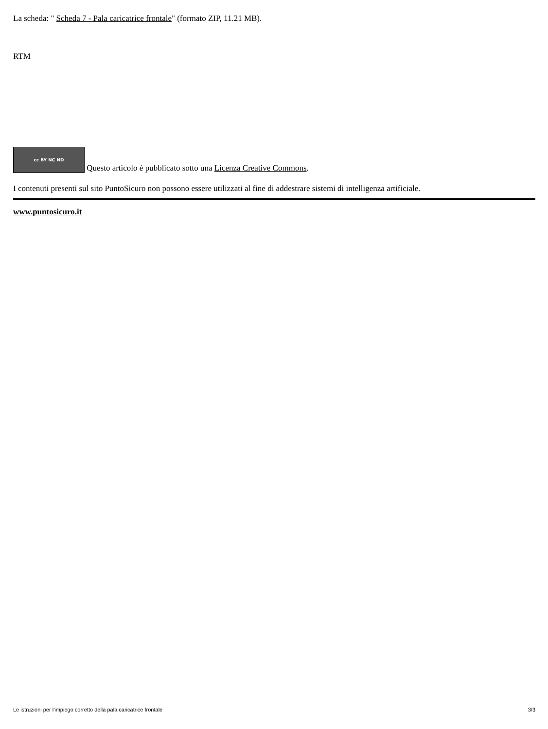La scheda: " Scheda 7 - Pala caricatrice frontale" (formato ZIP, 11.21 MB).
RTM
cc BY NC ND Questo articolo è pubblicato sotto una Licenza Creative Commons.
I contenuti presenti sul sito PuntoSicuro non possono essere utilizzati al fine di addestrare sistemi di intelligenza artificiale.
www.puntosicuro.it
Le istruzioni per l'impiego corretto della pala caricatrice frontale 3/3